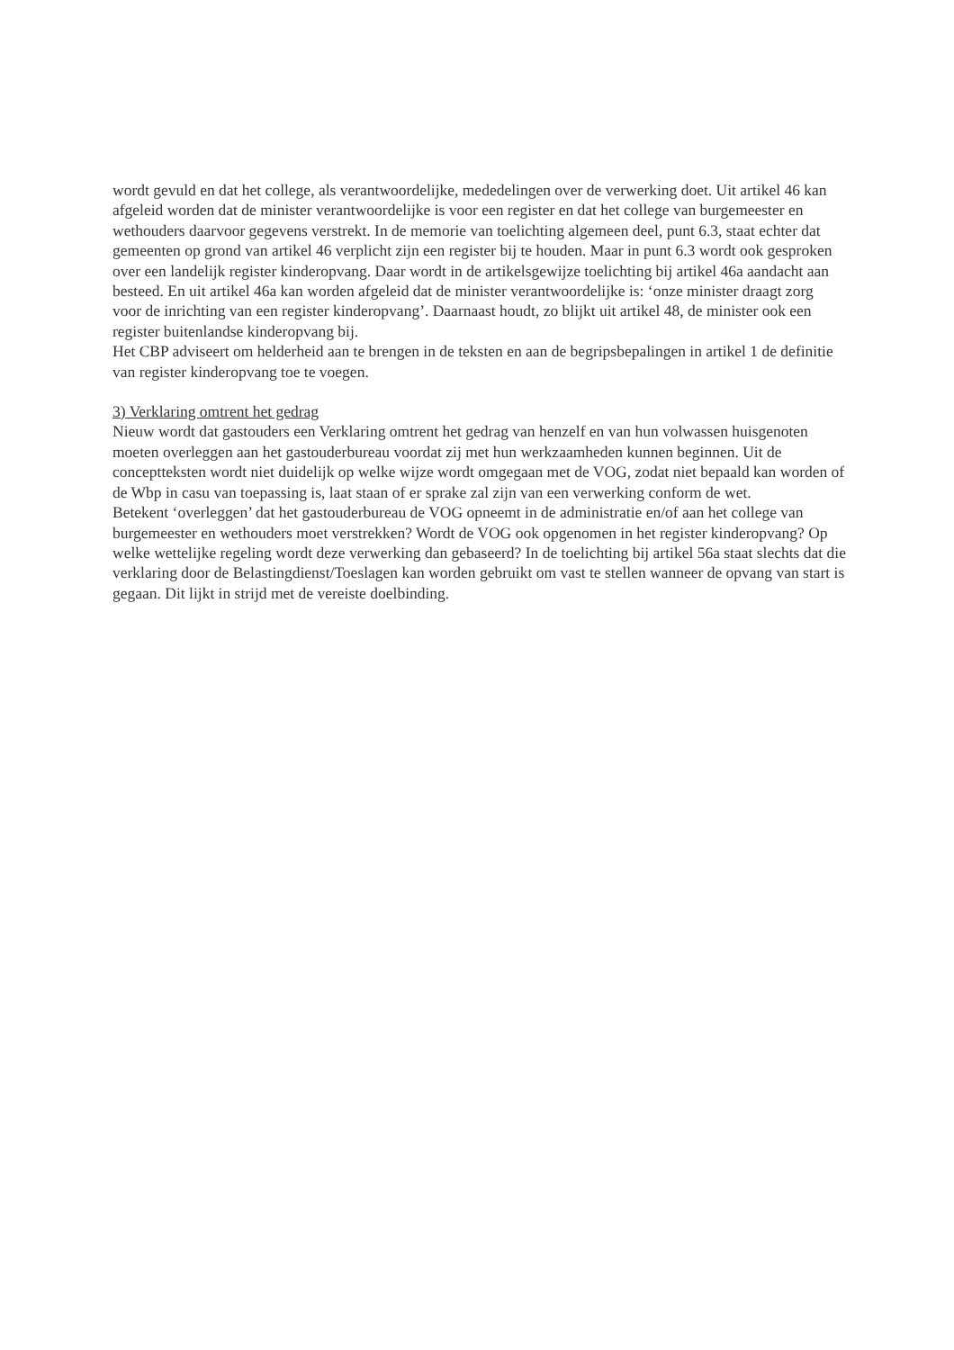wordt gevuld en dat het college, als verantwoordelijke, mededelingen over de verwerking doet. Uit artikel 46 kan afgeleid worden dat de minister verantwoordelijke is voor een register en dat het college van burgemeester en wethouders daarvoor gegevens verstrekt. In de memorie van toelichting algemeen deel, punt 6.3, staat echter dat gemeenten op grond van artikel 46 verplicht zijn een register bij te houden. Maar in punt 6.3 wordt ook gesproken over een landelijk register kinderopvang. Daar wordt in de artikelsgewijze toelichting bij artikel 46a aandacht aan besteed. En uit artikel 46a kan worden afgeleid dat de minister verantwoordelijke is: ‘onze minister draagt zorg voor de inrichting van een register kinderopvang’. Daarnaast houdt, zo blijkt uit artikel 48, de minister ook een register buitenlandse kinderopvang bij.
Het CBP adviseert om helderheid aan te brengen in de teksten en aan de begripsbepalingen in artikel 1 de definitie van register kinderopvang toe te voegen.
3) Verklaring omtrent het gedrag
Nieuw wordt dat gastouders een Verklaring omtrent het gedrag van henzelf en van hun volwassen huisgenoten moeten overleggen aan het gastouderbureau voordat zij met hun werkzaamheden kunnen beginnen. Uit de conceptteksten wordt niet duidelijk op welke wijze wordt omgegaan met de VOG, zodat niet bepaald kan worden of de Wbp in casu van toepassing is, laat staan of er sprake zal zijn van een verwerking conform de wet.
Betekent ‘overleggen’ dat het gastouderbureau de VOG opneemt in de administratie en/of aan het college van burgemeester en wethouders moet verstrekken? Wordt de VOG ook opgenomen in het register kinderopvang? Op welke wettelijke regeling wordt deze verwerking dan gebaseerd? In de toelichting bij artikel 56a staat slechts dat die verklaring door de Belastingdienst/Toeslagen kan worden gebruikt om vast te stellen wanneer de opvang van start is gegaan. Dit lijkt in strijd met de vereiste doelbinding.